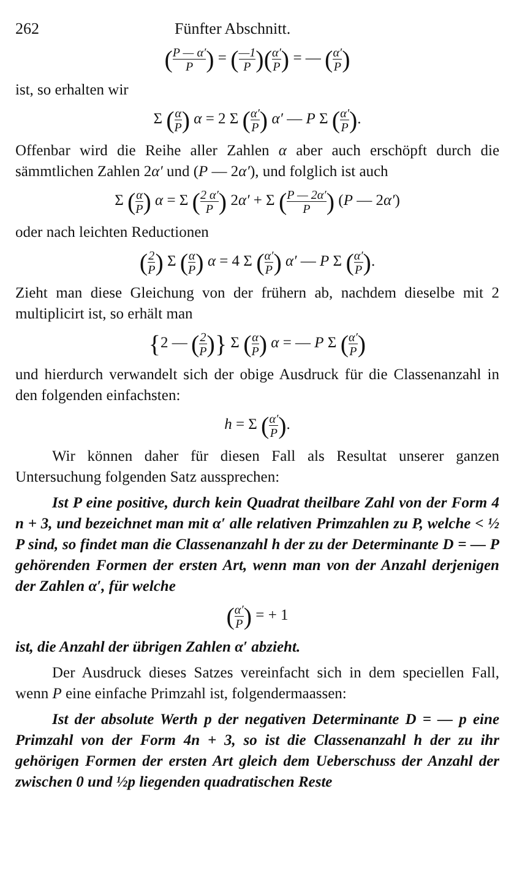262 Fünfter Abschnitt.
(P — α′ P) = (—1 P)(α′ P) = — (α′ P)
ist, so erhalten wir
Σ (α P) α = 2 Σ (α′ P) α′ — P Σ (α′ P).
Offenbar wird die Reihe aller Zahlen α aber auch erschöpft durch die sämmtlichen Zahlen 2α′ und (P — 2α′), und folglich ist auch
Σ (α P) α = Σ (2 α′ P) 2α′ + Σ (P — 2α′ P) (P — 2α′)
oder nach leichten Reductionen
(2 P) Σ (α P) α = 4 Σ (α′ P) α′ — P Σ (α′ P).
Zieht man diese Gleichung von der frühern ab, nachdem dieselbe mit 2 multiplicirt ist, so erhält man
{2 — (2 P)} Σ (α P) α = — P Σ (α′ P)
und hierdurch verwandelt sich der obige Ausdruck für die Classenanzahl in den folgenden einfachsten:
h = Σ (α′ P).
Wir können daher für diesen Fall als Resultat unserer ganzen Untersuchung folgenden Satz aussprechen:
Ist P eine positive, durch kein Quadrat theilbare Zahl von der Form 4 n + 3, und bezeichnet man mit α′ alle relativen Primzahlen zu P, welche < ½ P sind, so findet man die Classenanzahl h der zu der Determinante D = — P gehörenden Formen der ersten Art, wenn man von der Anzahl derjenigen der Zahlen α′, für welche
(α′ P) = + 1
ist, die Anzahl der übrigen Zahlen α′ abzieht.
Der Ausdruck dieses Satzes vereinfacht sich in dem speciellen Fall, wenn P eine einfache Primzahl ist, folgendermaassen:
Ist der absolute Werth p der negativen Determinante D = — p eine Primzahl von der Form 4n + 3, so ist die Classenanzahl h der zu ihr gehörigen Formen der ersten Art gleich dem Ueberschuss der Anzahl der zwischen 0 und ½p liegenden quadratischen Reste